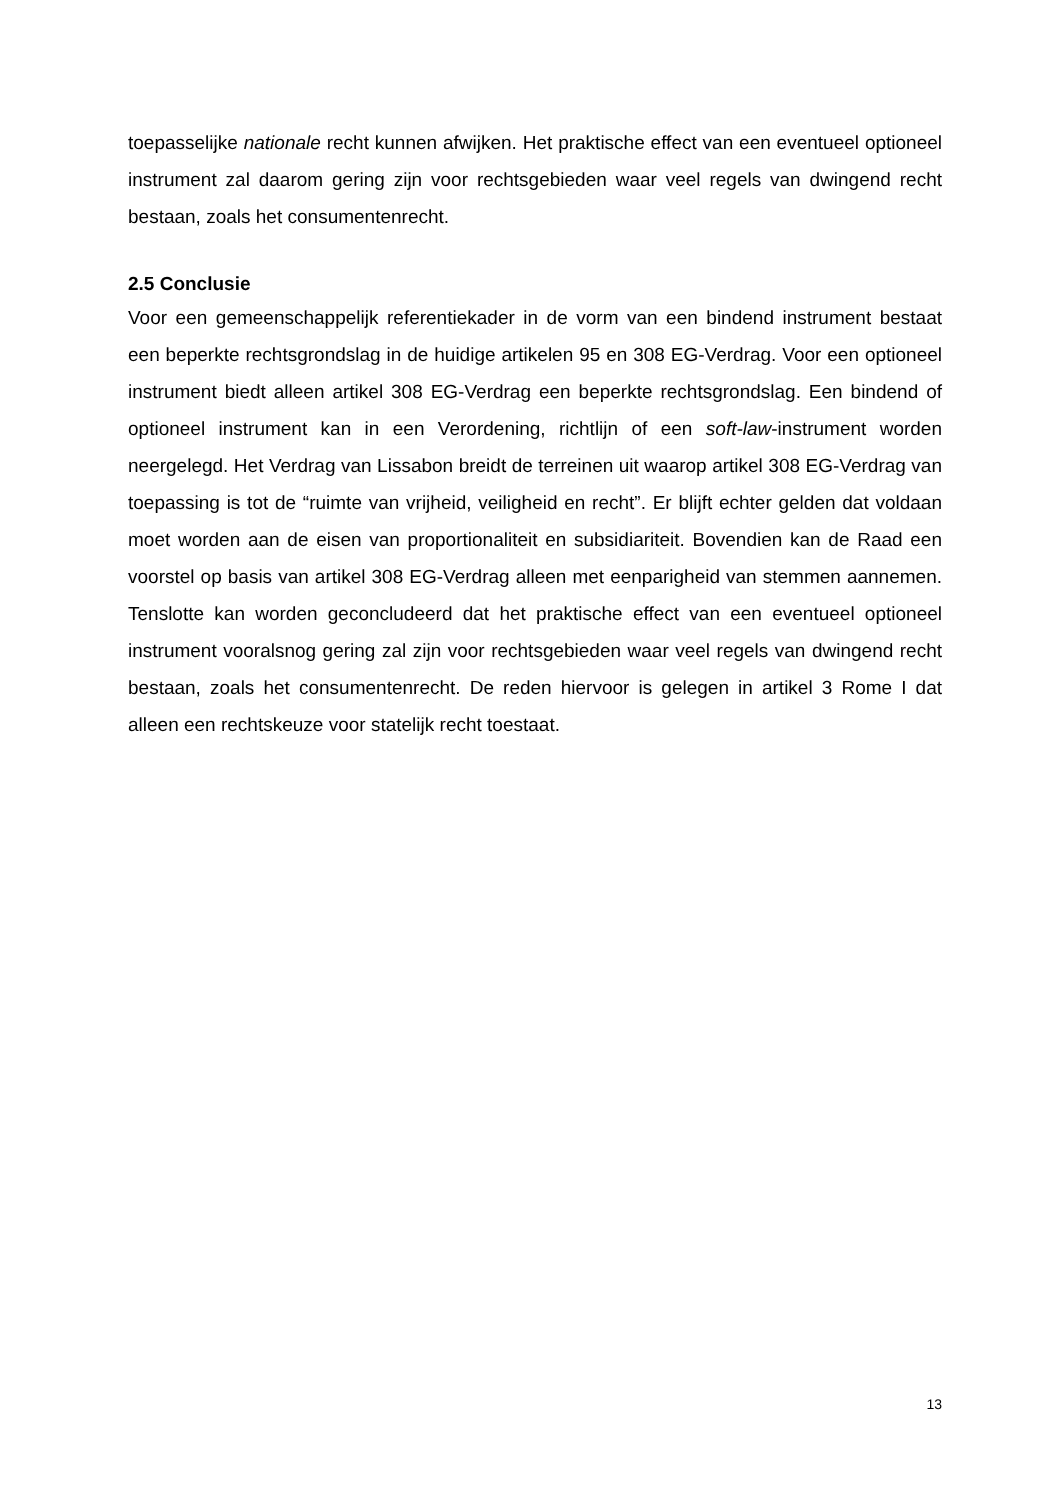toepasselijke nationale recht kunnen afwijken. Het praktische effect van een eventueel optioneel instrument zal daarom gering zijn voor rechtsgebieden waar veel regels van dwingend recht bestaan, zoals het consumentenrecht.
2.5 Conclusie
Voor een gemeenschappelijk referentiekader in de vorm van een bindend instrument bestaat een beperkte rechtsgrondslag in de huidige artikelen 95 en 308 EG-Verdrag. Voor een optioneel instrument biedt alleen artikel 308 EG-Verdrag een beperkte rechtsgrondslag. Een bindend of optioneel instrument kan in een Verordening, richtlijn of een soft-law-instrument worden neergelegd. Het Verdrag van Lissabon breidt de terreinen uit waarop artikel 308 EG-Verdrag van toepassing is tot de “ruimte van vrijheid, veiligheid en recht”. Er blijft echter gelden dat voldaan moet worden aan de eisen van proportionaliteit en subsidiariteit. Bovendien kan de Raad een voorstel op basis van artikel 308 EG-Verdrag alleen met eenparigheid van stemmen aannemen. Tenslotte kan worden geconcludeerd dat het praktische effect van een eventueel optioneel instrument vooralsnog gering zal zijn voor rechtsgebieden waar veel regels van dwingend recht bestaan, zoals het consumentenrecht. De reden hiervoor is gelegen in artikel 3 Rome I dat alleen een rechtskeuze voor statelijk recht toestaat.
13